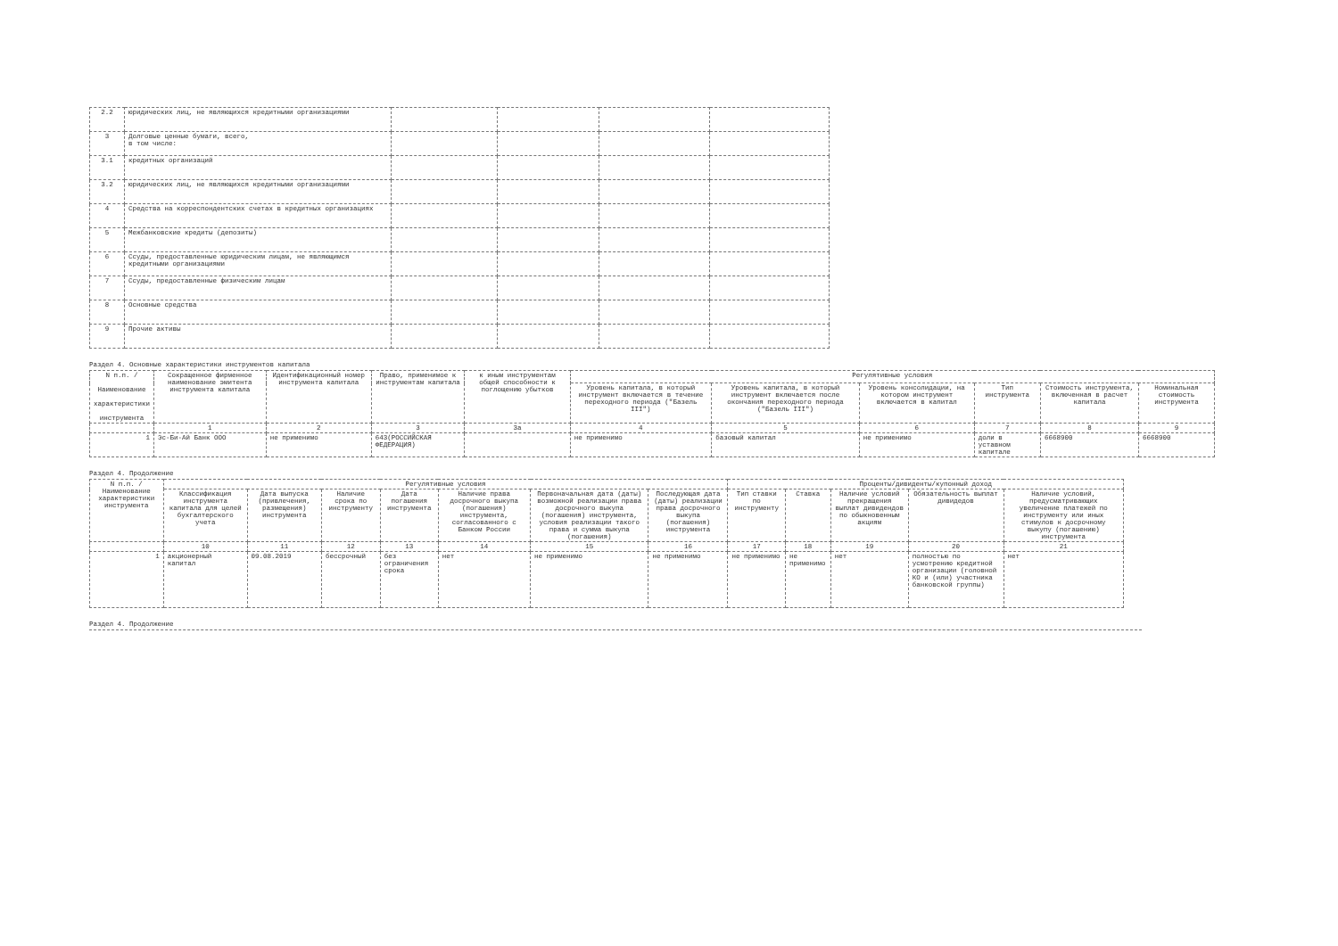| 2.2 | юридических лиц, не являющихся кредитными организациями | | | | |
| 3 | Долговые ценные бумаги, всего, в том числе: | | | | |
| 3.1 | кредитных организаций | | | | |
| 3.2 | юридических лиц, не являющихся кредитными организациями | | | | |
| 4 | Средства на корреспондентских счетах в кредитных организациях | | | | |
| 5 | Межбанковские кредиты (депозиты) | | | | |
| 6 | Ссуды, предоставленные юридическим лицам, не являющимся кредитными организациями | | | | |
| 7 | Ссуды, предоставленные физическим лицам | | | | |
| 8 | Основные средства | | | | |
| 9 | Прочие активы | | | | |
Раздел 4. Основные характеристики инструментов капитала
| N п.п. / Наименование характеристики инструмента | Сокращенное фирменное наименование эмитента инструмента капитала | Идентификационный номер инструмента капитала | Право, применимое к инструментам капитала | к иным инструментам общей способности к поглощению убытков | Регулятивные условия | | | | | |
| --- | --- | --- | --- | --- | --- | --- | --- | --- | --- | --- |
| | | | | | Уровень капитала, в который инструмент включается в течение переходного периода ("Базель III") | Уровень капитала, в который инструмент включается после окончания переходного периода ("Базель III") | Уровень консолидации, на котором инструмент включается в капитал | Тип инструмента | Стоимость инструмента, включенная в расчет капитала | Номинальная стоимость инструмента |
| | 1 | 2 | 3 | 3а | 4 | 5 | 6 | 7 | 8 | 9 |
| 1 | Эс-Би-Ай Банк ООО | не применимо | 643(РОССИЙСКАЯ ФЕДЕРАЦИЯ) | | не применимо | базовый капитал | не применимо | доли в уставном капитале | 6668900 | 6668900 |
Раздел 4. Продолжение
| N п.п. / Наименование характеристики инструмента | Регулятивные условия | | | | | | | Проценты/дивиденты/купонный доход | | | | |
| --- | --- | --- | --- | --- | --- | --- | --- | --- | --- | --- | --- | --- |
| | Классификация инструмента капитала для целей бухгалтерского учета | Дата выпуска (привлечения, размещения) инструмента | Наличие срока по инструменту | Дата погашения инструмента | Наличие права досрочного выкупа (погашения) инструмента, согласованного с Банком России | Первоначальная дата (даты) возможной реализации права досрочного выкупа (погашения) инструмента, условия реализации такого права и сумма выкупа (погашения) | Последующая дата (даты) реализации права досрочного выкупа (погашения) инструмента | Тип ставки по инструменту | Ставка | Наличие условий прекращения выплат дивидендов по обыкновенным акциям | Обязательность выплат дивидедов | Наличие условий, предусматривающих увеличение платежей по инструменту или иных стимулов к досрочному выкупу (погашению) инструмента |
| | 10 | 11 | 12 | 13 | 14 | 15 | 16 | 17 | 18 | 19 | 20 | 21 |
| 1 | акционерный капитал | 09.08.2019 | бессрочный | без ограничения срока | нет | не применимо | не применимо | не применимо | не применимо | нет | полностью по усмотрению кредитной организации (головной КО и (или) участника банковской группы) | нет |
Раздел 4. Продолжение